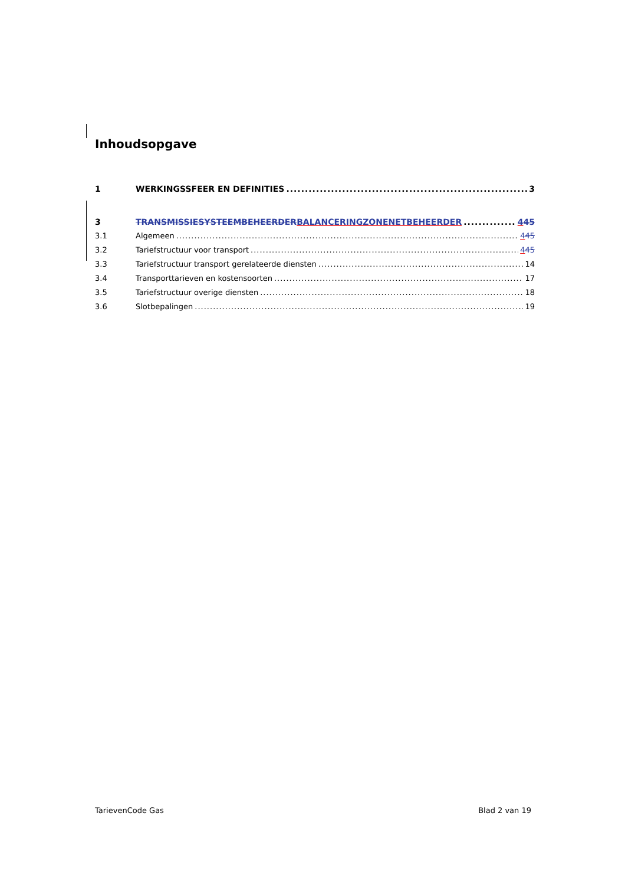Inhoudsopgave
1 WERKINGSSFEER EN DEFINITIES 3
3 TRANSMISSIESYSTEEMBEHEERDER BALANCERINGZONENETBEHEERDER 445
3.1 Algemeen 445
3.2 Tariefstructuur voor transport 445
3.3 Tariefstructuur transport gerelateerde diensten 14
3.4 Transporttarieven en kostensoorten 17
3.5 Tariefstructuur overige diensten 18
3.6 Slotbepalingen 19
TarievenCode Gas Blad 2 van 19